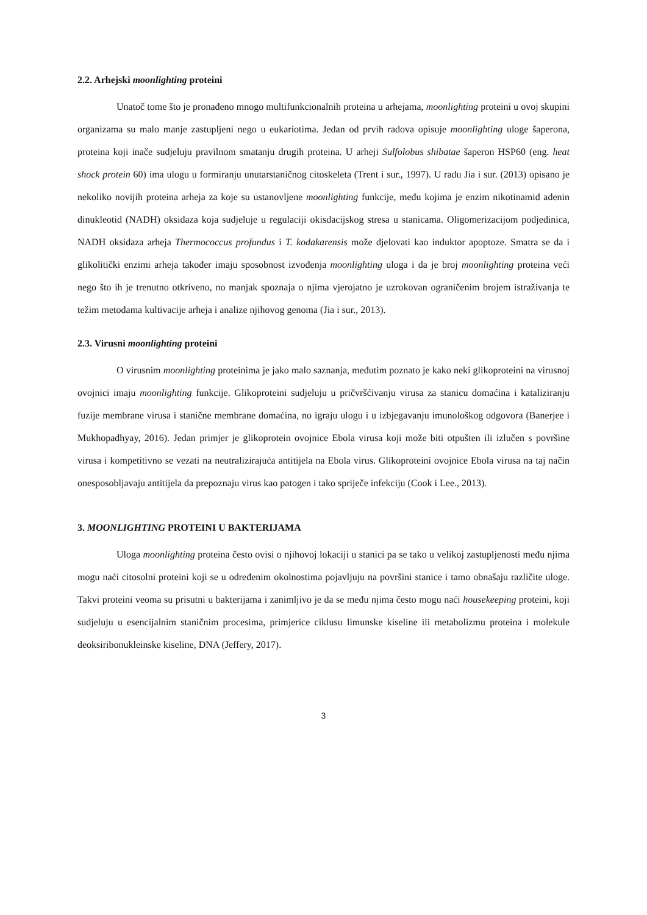2.2. Arhejski moonlighting proteini
Unatoč tome što je pronađeno mnogo multifunkcionalnih proteina u arhejama, moonlighting proteini u ovoj skupini organizama su malo manje zastupljeni nego u eukariotima. Jedan od prvih radova opisuje moonlighting uloge šaperona, proteina koji inače sudjeluju pravilnom smatanju drugih proteina. U arheji Sulfolobus shibatae šaperon HSP60 (eng. heat shock protein 60) ima ulogu u formiranju unutarstaničnog citoskeleta (Trent i sur., 1997). U radu Jia i sur. (2013) opisano je nekoliko novijih proteina arheja za koje su ustanovljene moonlighting funkcije, među kojima je enzim nikotinamid adenin dinukleotid (NADH) oksidaza koja sudjeluje u regulaciji okisdacijskog stresa u stanicama. Oligomerizacijom podjedinica, NADH oksidaza arheja Thermococcus profundus i T. kodakarensis može djelovati kao induktor apoptoze. Smatra se da i glikolitički enzimi arheja također imaju sposobnost izvođenja moonlighting uloga i da je broj moonlighting proteina veći nego što ih je trenutno otkriveno, no manjak spoznaja o njima vjerojatno je uzrokovan ograničenim brojem istraživanja te težim metodama kultivacije arheja i analize njihovog genoma (Jia i sur., 2013).
2.3. Virusni moonlighting proteini
O virusnim moonlighting proteinima je jako malo saznanja, međutim poznato je kako neki glikoproteini na virusnoj ovojnici imaju moonlighting funkcije. Glikoproteini sudjeluju u pričvršćivanju virusa za stanicu domaćina i kataliziranju fuzije membrane virusa i stanične membrane domaćina, no igraju ulogu i u izbjegavanju imunološkog odgovora (Banerjee i Mukhopadhyay, 2016). Jedan primjer je glikoprotein ovojnice Ebola virusa koji može biti otpušten ili izlučen s površine virusa i kompetitivno se vezati na neutralizirajuća antitijela na Ebola virus. Glikoproteini ovojnice Ebola virusa na taj način onesposobljavaju antitijela da prepoznaju virus kao patogen i tako spriječe infekciju (Cook i Lee., 2013).
3. MOONLIGHTING PROTEINI U BAKTERIJAMA
Uloga moonlighting proteina često ovisi o njihovoj lokaciji u stanici pa se tako u velikoj zastupljenosti među njima mogu naći citosolni proteini koji se u određenim okolnostima pojavljuju na površini stanice i tamo obnašaju različite uloge. Takvi proteini veoma su prisutni u bakterijama i zanimljivo je da se među njima često mogu naći housekeeping proteini, koji sudjeluju u esencijalnim staničnim procesima, primjerice ciklusu limunske kiseline ili metabolizmu proteina i molekule deoksiribonukleinske kiseline, DNA (Jeffery, 2017).
3